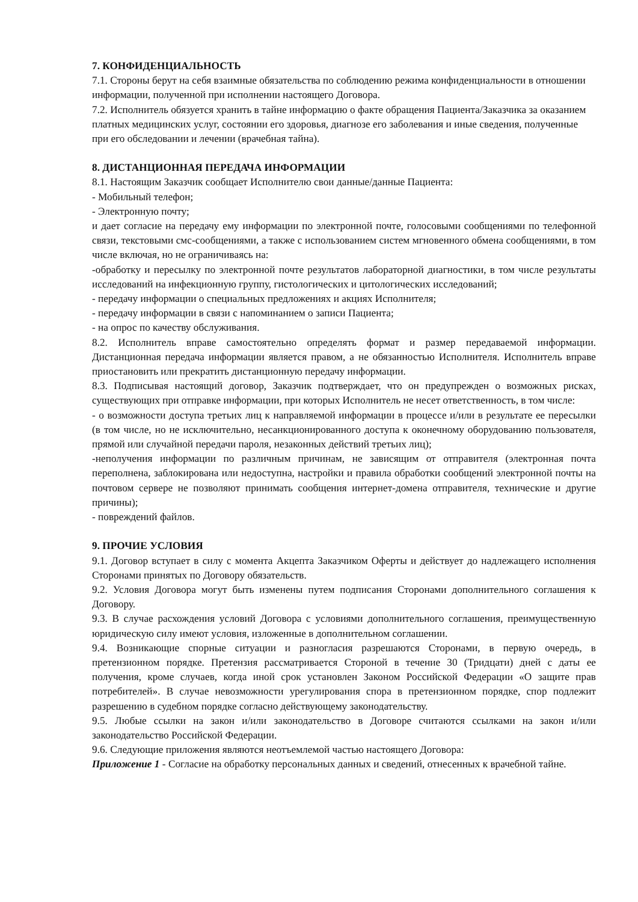7. КОНФИДЕНЦИАЛЬНОСТЬ
7.1. Стороны берут на себя взаимные обязательства по соблюдению режима конфиденциальности в отношении информации, полученной при исполнении настоящего Договора.
7.2. Исполнитель обязуется хранить в тайне информацию о факте обращения Пациента/Заказчика за оказанием платных медицинских услуг, состоянии его здоровья, диагнозе его заболевания и иные сведения, полученные при его обследовании и лечении (врачебная тайна).
8. ДИСТАНЦИОННАЯ ПЕРЕДАЧА ИНФОРМАЦИИ
8.1. Настоящим Заказчик сообщает Исполнителю свои данные/данные Пациента:
- Мобильный телефон;
- Электронную почту;
и дает согласие на передачу ему информации по электронной почте, голосовыми сообщениями по телефонной связи, текстовыми смс-сообщениями, а также с использованием систем мгновенного обмена сообщениями, в том числе включая, но не ограничиваясь на:
-обработку и пересылку по электронной почте результатов лабораторной диагностики, в том числе результаты исследований на инфекционную группу, гистологических и цитологических исследований;
- передачу информации о специальных предложениях и акциях Исполнителя;
- передачу информации в связи с напоминанием о записи Пациента;
- на опрос по качеству обслуживания.
8.2. Исполнитель вправе самостоятельно определять формат и размер передаваемой информации. Дистанционная передача информации является правом, а не обязанностью Исполнителя. Исполнитель вправе приостановить или прекратить дистанционную передачу информации.
8.3. Подписывая настоящий договор, Заказчик подтверждает, что он предупрежден о возможных рисках, существующих при отправке информации, при которых Исполнитель не несет ответственность, в том числе:
- о возможности доступа третьих лиц к направляемой информации в процессе и/или в результате ее пересылки (в том числе, но не исключительно, несанкционированного доступа к оконечному оборудованию пользователя, прямой или случайной передачи пароля, незаконных действий третьих лиц);
-неполучения информации по различным причинам, не зависящим от отправителя (электронная почта переполнена, заблокирована или недоступна, настройки и правила обработки сообщений электронной почты на почтовом сервере не позволяют принимать сообщения интернет-домена отправителя, технические и другие причины);
- повреждений файлов.
9. ПРОЧИЕ УСЛОВИЯ
9.1. Договор вступает в силу с момента Акцепта Заказчиком Оферты и действует до надлежащего исполнения Сторонами принятых по Договору обязательств.
9.2. Условия Договора могут быть изменены путем подписания Сторонами дополнительного соглашения к Договору.
9.3. В случае расхождения условий Договора с условиями дополнительного соглашения, преимущественную юридическую силу имеют условия, изложенные в дополнительном соглашении.
9.4. Возникающие спорные ситуации и разногласия разрешаются Сторонами, в первую очередь, в претензионном порядке. Претензия рассматривается Стороной в течение 30 (Тридцати) дней с даты ее получения, кроме случаев, когда иной срок установлен Законом Российской Федерации «О защите прав потребителей». В случае невозможности урегулирования спора в претензионном порядке, спор подлежит разрешению в судебном порядке согласно действующему законодательству.
9.5. Любые ссылки на закон и/или законодательство в Договоре считаются ссылками на закон и/или законодательство Российской Федерации.
9.6. Следующие приложения являются неотъемлемой частью настоящего Договора:
Приложение 1 - Согласие на обработку персональных данных и сведений, отнесенных к врачебной тайне.